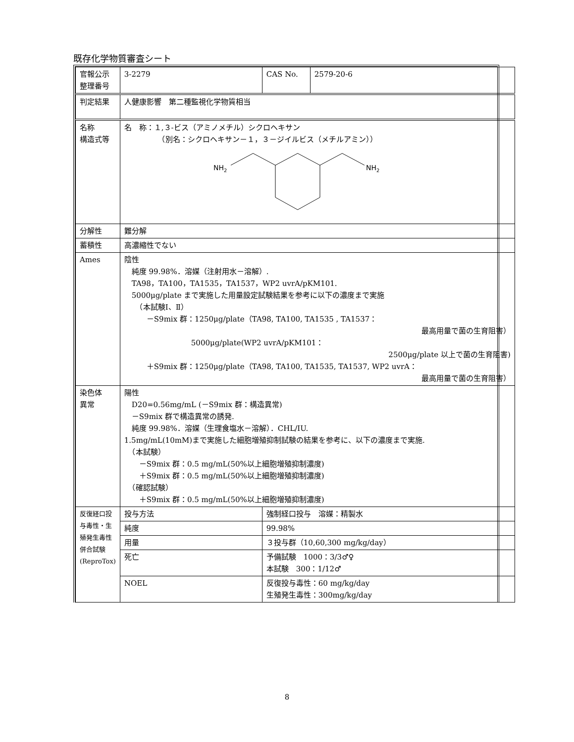既存化学物質審査シート
| 官報公示 整理番号 | 3-2279 | CAS No. | 2579-20-6 |
| 判定結果 | 人健康影響 第二種監視化学物質相当 | | |
| 名称 構造式等 | 名 称：１,３-ビス（アミノメチル）シクロヘキサン （別名：シクロヘキサン－１，３－ジイルビス（メチルアミン）） NH 2 NH 2 | | |
| 分解性 | 難分解 | | |
| 蓄積性 | 高濃縮性でない | | |
| Ames | 陰性 純度 99.98%．溶媒（注射用水－溶解）. TA98，TA100，TA1535，TA1537，WP2 uvrA/pKM101. 5000μg/plate まで実施した用量設定試験結果を参考に以下の濃度まで実施 （本試験Ⅰ、Ⅱ） －S9mix 群：1250μg/plate（TA98, TA100, TA1535 , TA1537： 最高用量で菌の生育阻害） 5000μg/plate(WP2 uvrA/pKM101： 2500μg/plate 以上で菌の生育阻害) ＋S9mix 群：1250μg/plate（TA98, TA100, TA1535, TA1537, WP2 uvrA： 最高用量で菌の生育阻害） | | |
| 染色体 異常 | 陽性 D20=0.56mg/mL (－S9mix 群：構造異常) －S9mix 群で構造異常の誘発. 純度 99.98%．溶媒（生理食塩水－溶解）．CHL/IU. 1.5mg/mL(10mM)まで実施した細胞増殖抑制試験の結果を参考に、以下の濃度まで実施. （本試験） －S9mix 群：0.5 mg/mL(50%以上細胞増殖抑制濃度) ＋S9mix 群：0.5 mg/mL(50%以上細胞増殖抑制濃度) （確認試験） ＋S9mix 群：0.5 mg/mL(50%以上細胞増殖抑制濃度) | | |
| 反復経口投与毒性・生殖発生毒性併合試験 (ReproTox) | 投与方法 | 強制経口投与 溶媒：精製水 | |
| | 純度 | 99.98% | |
| | 用量 | ３投与群（10,60,300 mg/kg/day） | |
| | 死亡 | 予備試験 1000：3/3♂♀ 本試験 300：1/12♂ | |
| | NOEL | 反復投与毒性：60 mg/kg/day 生殖発生毒性：300mg/kg/day | |
8